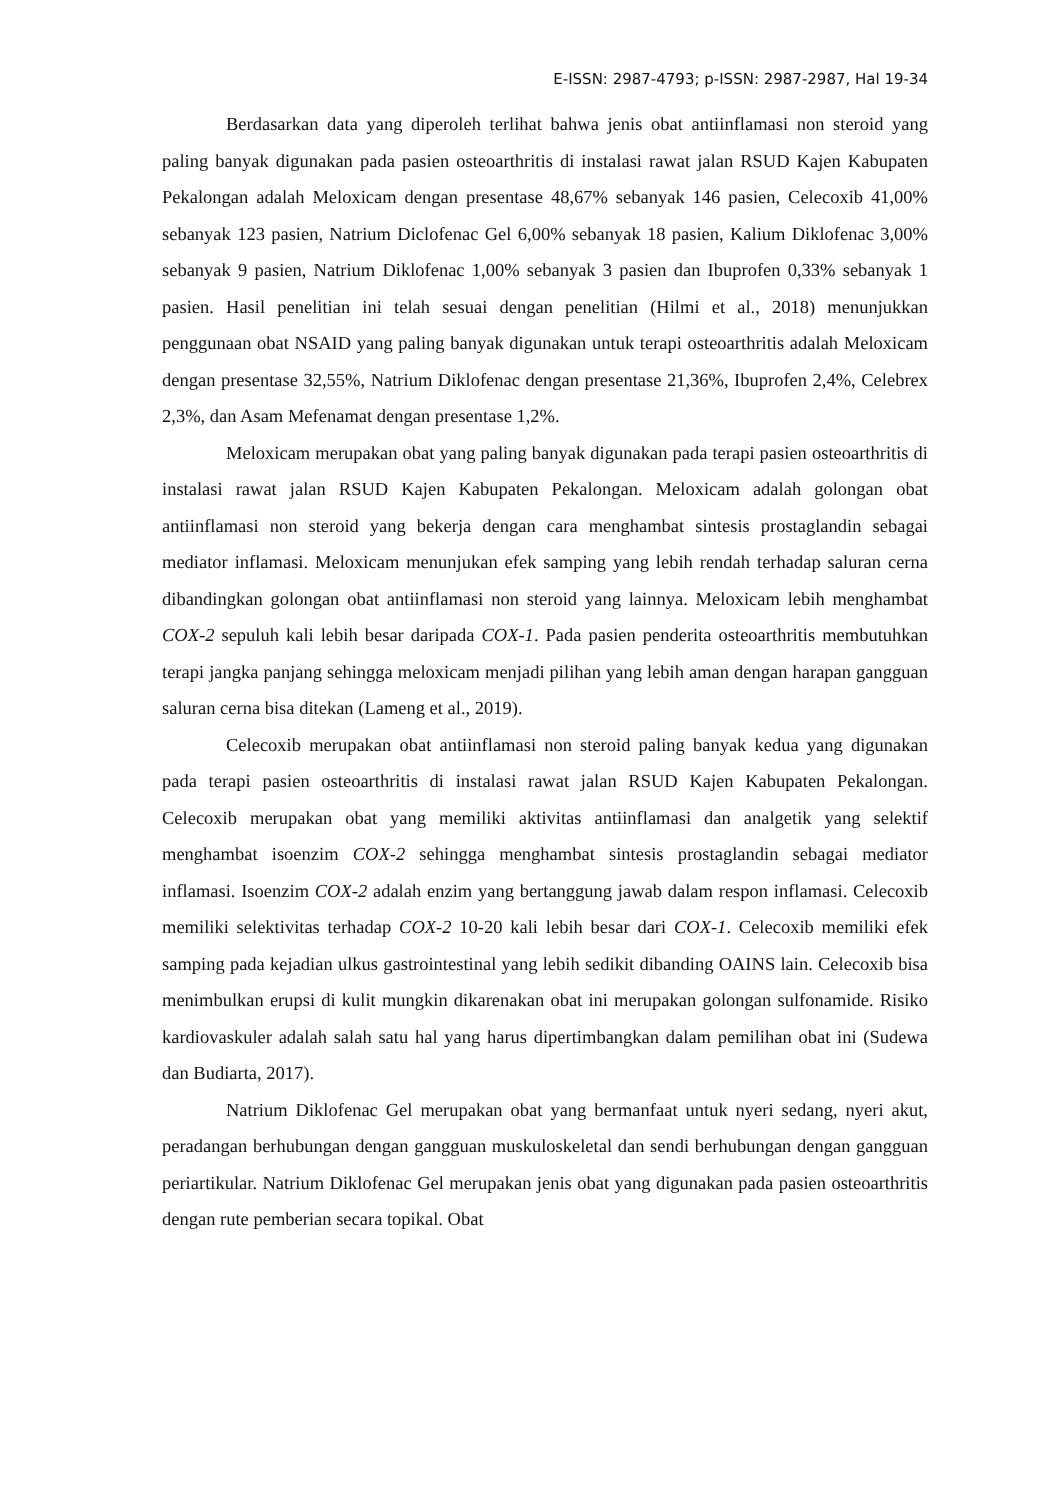E-ISSN: 2987-4793; p-ISSN: 2987-2987, Hal 19-34
Berdasarkan data yang diperoleh terlihat bahwa jenis obat antiinflamasi non steroid yang paling banyak digunakan pada pasien osteoarthritis di instalasi rawat jalan RSUD Kajen Kabupaten Pekalongan adalah Meloxicam dengan presentase 48,67% sebanyak 146 pasien, Celecoxib 41,00% sebanyak 123 pasien, Natrium Diclofenac Gel 6,00% sebanyak 18 pasien, Kalium Diklofenac 3,00% sebanyak 9 pasien, Natrium Diklofenac 1,00% sebanyak 3 pasien dan Ibuprofen 0,33% sebanyak 1 pasien. Hasil penelitian ini telah sesuai dengan penelitian (Hilmi et al., 2018) menunjukkan penggunaan obat NSAID yang paling banyak digunakan untuk terapi osteoarthritis adalah Meloxicam dengan presentase 32,55%, Natrium Diklofenac dengan presentase 21,36%, Ibuprofen 2,4%, Celebrex 2,3%, dan Asam Mefenamat dengan presentase 1,2%.
Meloxicam merupakan obat yang paling banyak digunakan pada terapi pasien osteoarthritis di instalasi rawat jalan RSUD Kajen Kabupaten Pekalongan. Meloxicam adalah golongan obat antiinflamasi non steroid yang bekerja dengan cara menghambat sintesis prostaglandin sebagai mediator inflamasi. Meloxicam menunjukan efek samping yang lebih rendah terhadap saluran cerna dibandingkan golongan obat antiinflamasi non steroid yang lainnya. Meloxicam lebih menghambat COX-2 sepuluh kali lebih besar daripada COX-1. Pada pasien penderita osteoarthritis membutuhkan terapi jangka panjang sehingga meloxicam menjadi pilihan yang lebih aman dengan harapan gangguan saluran cerna bisa ditekan (Lameng et al., 2019).
Celecoxib merupakan obat antiinflamasi non steroid paling banyak kedua yang digunakan pada terapi pasien osteoarthritis di instalasi rawat jalan RSUD Kajen Kabupaten Pekalongan. Celecoxib merupakan obat yang memiliki aktivitas antiinflamasi dan analgetik yang selektif menghambat isoenzim COX-2 sehingga menghambat sintesis prostaglandin sebagai mediator inflamasi. Isoenzim COX-2 adalah enzim yang bertanggung jawab dalam respon inflamasi. Celecoxib memiliki selektivitas terhadap COX-2 10-20 kali lebih besar dari COX-1. Celecoxib memiliki efek samping pada kejadian ulkus gastrointestinal yang lebih sedikit dibanding OAINS lain. Celecoxib bisa menimbulkan erupsi di kulit mungkin dikarenakan obat ini merupakan golongan sulfonamide. Risiko kardiovaskuler adalah salah satu hal yang harus dipertimbangkan dalam pemilihan obat ini (Sudewa dan Budiarta, 2017).
Natrium Diklofenac Gel merupakan obat yang bermanfaat untuk nyeri sedang, nyeri akut, peradangan berhubungan dengan gangguan muskuloskeletal dan sendi berhubungan dengan gangguan periartikular. Natrium Diklofenac Gel merupakan jenis obat yang digunakan pada pasien osteoarthritis dengan rute pemberian secara topikal. Obat